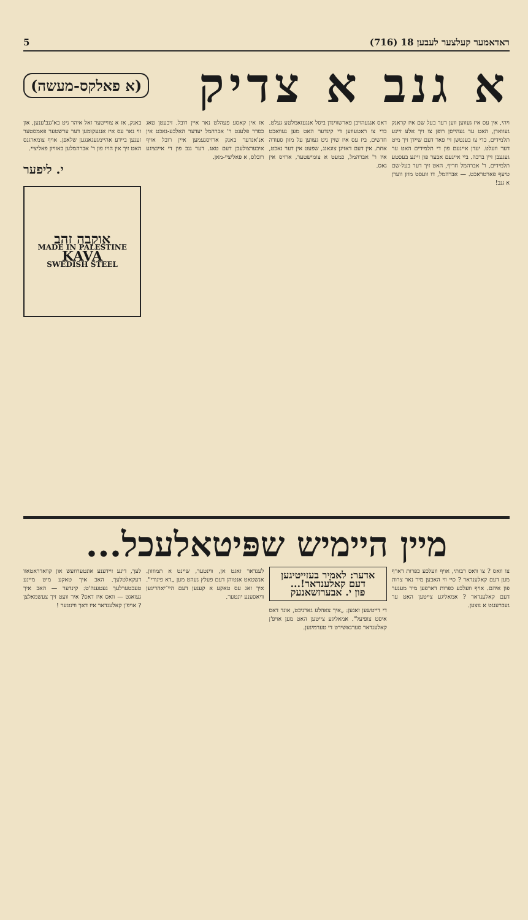ראדאמער קעלצער לעבען 18 (716) 5
א גנב א צדיק
(א פאלקס-מעשה)
ויהי, אין עס איז געווען ווען דער בעל שם איז קראנק געווארן, האט ער געהייסן רופן צו זיך אלע זיינע תלמידים, כדי צו בענטשן זיי פאר דעם שיידן זיך מיט דער וועלט. יעדן איינעם פון די תלמידים האט ער געגעבן זיין ברכה. ביי איינעם אבער פון זיינע בעסטע תלמידים, ר' אברהמל חריף, האט זיך דער בעל-שם טיעף פארטראכט. — אברהמל, דו וועסט מוזן ווערן א גנב!
דאס אנגעהויבן פארשווינדן ביסל אנגעזאמלטע געלט. כדי צו ראטעווען די קינדער האט מען געוואכט חדשים, ביז עס איז שוין ניט געווען על מזון סעודה אחת. אין דעם דאזיגן צוגאנג, שפעט אין דער נאכט, איז ר' אברהמל, כמעט א צומישטער, ארויס אין גאס.
אז אין קאסע פעהלט נאר איין רובל. זיבעטן טאג כסדר פלעגט ר' אברהמל יעדער האלבע-נאכט אין אנ'אנדער באנק ארויסנעמען איין רובל אויף איבערצולעבן דעם טאג. דער גנב פון די איינציגע רובלס, א פאליציי-מאן.
באנק, אז א צווייטער זאל איהר ניט בא'גנב'ענען, און ווי נאר עס איז אנגעקומען דער ערשטער פאמסטער זענען ביידע אהיימגעגאנגען שלאפן. אויף צומארגנס האט זיך אין הויז פון ר' אברהמלען באוויזן פאליציי.
י. ליפער
אוקבה זהב
MADE IN PALESTINE
KAVA
SWEDISH STEEL
מיין היימיש שפּיטאלעכל...
צו וואס ? צו וואס רבותי, אויף וועלכע כפרות דארף מען דעם קאלענדאר ? סיי ווי האבען מיר נאר צרות פון איהם. אויף וועלכע כפרות דארפען מיר מענער דעם קאלענדאר ? אמאליגע צייטען האט ער געברענגט א נוצען.
אדער: לאמיר בעזייטיגען דעם קאלענדאר!...
פון י. אבערזשאנעק
די דייטשען זאגען: „איך צאהלע גארניכט, אונד דאס איסט צופיעל". אמאליגע צייטען האט מען אויפ'ן קאלענדאר סערגאשירט די טערמינען.
לענדאר זאגט אן, ווינטער, שיינט א תמוזזון. אנשטאט אנטוהן דעם פעלץ נעהט מען „דא פיגורי". איך זאג עס טאקע א קענען דעם היי־יאהריגען וויאסענע יונטער.
לעך, דינע זיידענע אונטערוועש און קוואדראטאוו דעקאלטלעך. האב איך טאקע מיט מיינע טעכטערלעך געטענה'ט: קינדער — האב איך געזאגט — וואס איז דאס? איר וועט זיך צעשמאלצן ? אויפ'ן קאלענדאר איז דאך ווינטער !